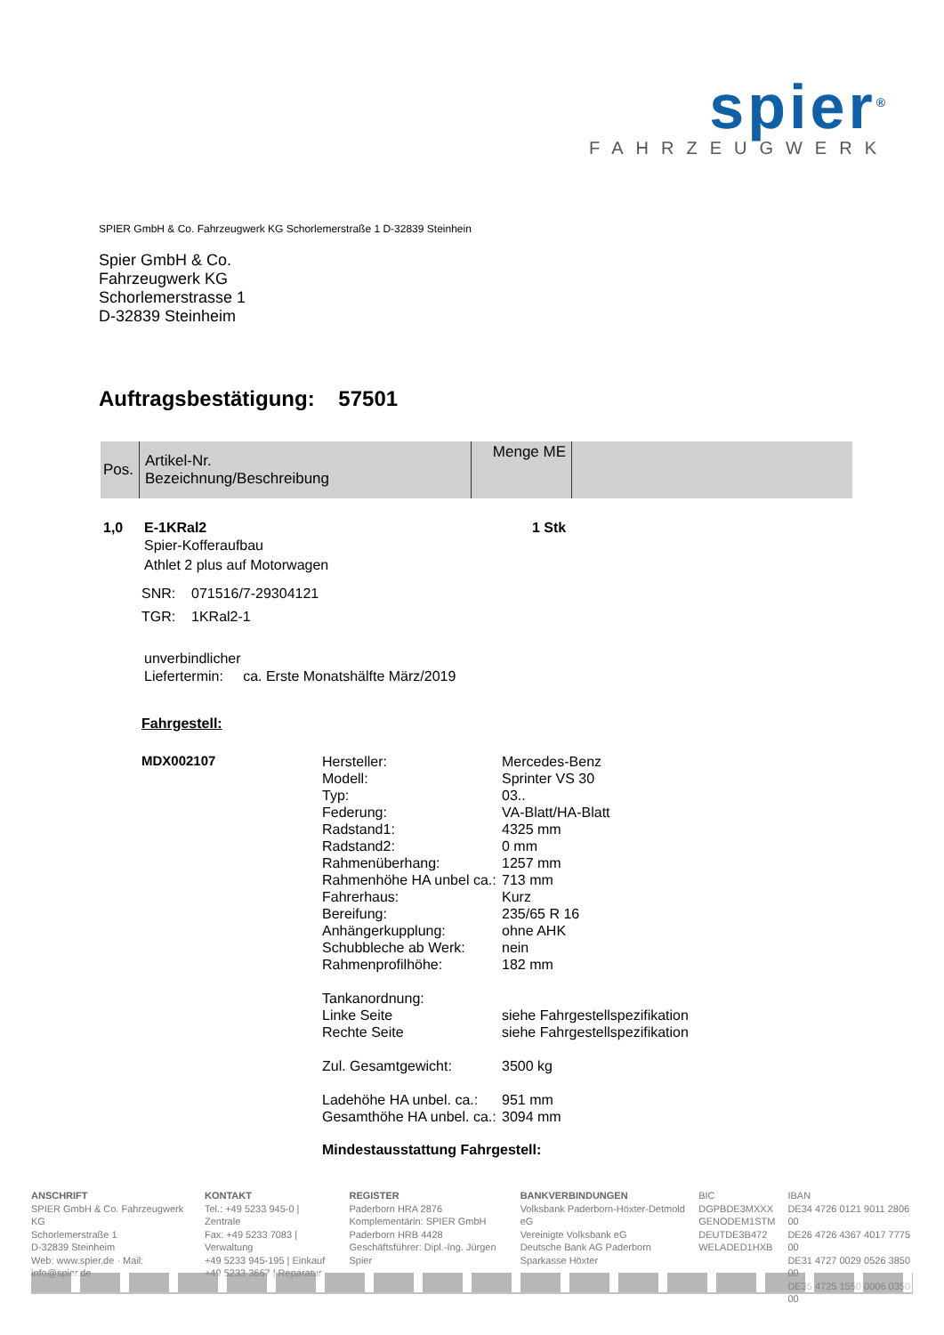spier<sup>®</sup>
FAHRZEUGWERK
SPIER GmbH & Co. Fahrzeugwerk KG Schorlemerstraße 1 D-32839 Steinhein
Spier GmbH & Co.
Fahrzeugwerk KG
Schorlemerstrasse 1
D-32839 Steinheim
Auftragsbestätigung: 57501
| Pos. | Artikel-Nr. Bezeichnung/Beschreibung | Menge ME | |
1,0 E-1KRal2 1 Stk
Spier-Kofferaufbau
Athlet 2 plus auf Motorwagen
SNR: 071516/7-29304121
TGR: 1KRal2-1
unverbindlicher
Liefertermin: ca. Erste Monatshälfte März/2019
Fahrgestell:
MDX002107
Hersteller: Mercedes-Benz Modell: Sprinter VS 30 Typ: 03.. Federung: VA-Blatt/HA-Blatt Radstand1: 4325 mm Radstand2: 0 mm Rahmenüberhang: 1257 mm Rahmenhöhe HA unbel ca.: 713 mm Fahrerhaus: Kurz Bereifung: 235/65 R 16 Anhängerkupplung: ohne AHK Schubbleche ab Werk: nein Rahmenprofilhöhe: 182 mm
Tankanordnung: Linke Seite siehe Fahrgestellspezifikation Rechte Seite siehe Fahrgestellspezifikation
Zul. Gesamtgewicht: 3500 kg
Ladehöhe HA unbel. ca.: 951 mm Gesamthöhe HA unbel. ca.: 3094 mm
Mindestausstattung Fahrgestell:
ANSCHRIFT
SPIER GmbH & Co. Fahrzeugwerk KG
Schorlemerstraße 1
D-32839 Steinheim
Web: www.spier.de · Mail: info@spier.de
KONTAKT
Tel.: +49 5233 945-0 | Zentrale
Fax: +49 5233 7083 | Verwaltung
+49 5233 945-195 | Einkauf
+49 5233 3667 | Reparatur
REGISTER
Paderborn HRA 2876
Komplementärin: SPIER GmbH
Paderborn HRB 4428
Geschäftsführer: Dipl.-Ing. Jürgen Spier
BANKVERBINDUNGEN
Volksbank Paderborn-Höxter-Detmold eG
Vereinigte Volksbank eG
Deutsche Bank AG Paderborn
Sparkasse Höxter
BIC
DGPBDE3MXXX
GENODEM1STM
DEUTDE3B472
WELADED1HXB
IBAN
DE34 4726 0121 9011 2806 00
DE26 4726 4367 4017 7775 00
DE31 4727 0029 0526 3850 00
DE35 4725 1550 0006 0350 00